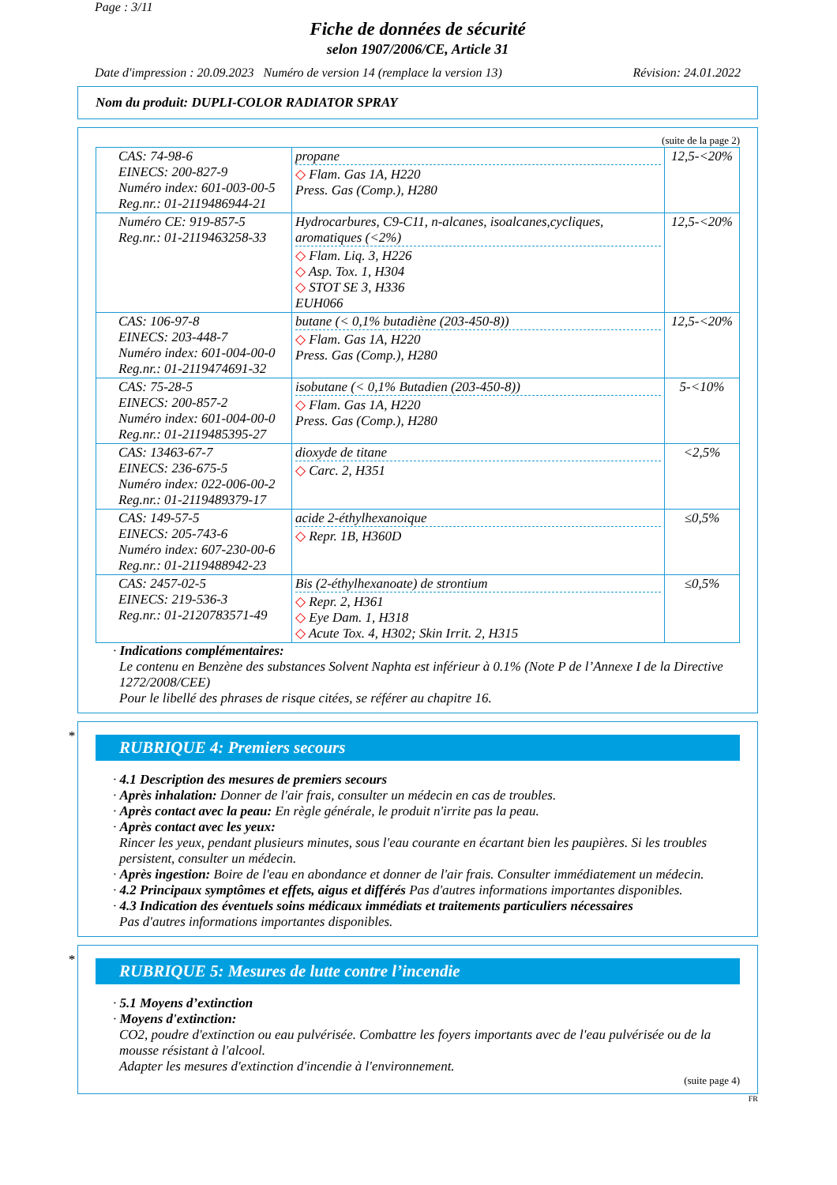Page : 3/11
Fiche de données de sécurité
selon 1907/2006/CE, Article 31
Date d'impression : 20.09.2023 Numéro de version 14 (remplace la version 13) Révision: 24.01.2022
Nom du produit: DUPLI-COLOR RADIATOR SPRAY
(suite de la page 2)
| CAS: 74-98-6 EINECS: 200-827-9 Numéro index: 601-003-00-5 Reg.nr.: 01-2119486944-21 | propane ◇ Flam. Gas 1A, H220 Press. Gas (Comp.), H280 | 12,5-<20% |
| Numéro CE: 919-857-5 Reg.nr.: 01-2119463258-33 | Hydrocarbures, C9-C11, n-alcanes, isoalcanes,cycliques, aromatiques (<2%) ◇ Flam. Liq. 3, H226 ◇ Asp. Tox. 1, H304 ◇ STOT SE 3, H336 EUH066 | 12,5-<20% |
| CAS: 106-97-8 EINECS: 203-448-7 Numéro index: 601-004-00-0 Reg.nr.: 01-2119474691-32 | butane (< 0,1% butadiène (203-450-8)) ◇ Flam. Gas 1A, H220 Press. Gas (Comp.), H280 | 12,5-<20% |
| CAS: 75-28-5 EINECS: 200-857-2 Numéro index: 601-004-00-0 Reg.nr.: 01-2119485395-27 | isobutane (< 0,1% Butadien (203-450-8)) ◇ Flam. Gas 1A, H220 Press. Gas (Comp.), H280 | 5-<10% |
| CAS: 13463-67-7 EINECS: 236-675-5 Numéro index: 022-006-00-2 Reg.nr.: 01-2119489379-17 | dioxyde de titane ◇ Carc. 2, H351 | <2,5% |
| CAS: 149-57-5 EINECS: 205-743-6 Numéro index: 607-230-00-6 Reg.nr.: 01-2119488942-23 | acide 2-éthylhexanoique ◇ Repr. 1B, H360D | ≤0,5% |
| CAS: 2457-02-5 EINECS: 219-536-3 Reg.nr.: 01-2120783571-49 | Bis (2-éthylhexanoate) de strontium ◇ Repr. 2, H361 ◇ Eye Dam. 1, H318 ◇ Acute Tox. 4, H302; Skin Irrit. 2, H315 | ≤0,5% |
· Indications complémentaires:
Le contenu en Benzène des substances Solvent Naphta est inférieur à 0.1% (Note P de l’Annexe I de la Directive 1272/2008/CEE)
Pour le libellé des phrases de risque citées, se référer au chapitre 16.
*
RUBRIQUE 4: Premiers secours
· 4.1 Description des mesures de premiers secours
· Après inhalation: Donner de l'air frais, consulter un médecin en cas de troubles.
· Après contact avec la peau: En règle générale, le produit n'irrite pas la peau.
· Après contact avec les yeux:
Rincer les yeux, pendant plusieurs minutes, sous l'eau courante en écartant bien les paupières. Si les troubles persistent, consulter un médecin.
· Après ingestion: Boire de l'eau en abondance et donner de l'air frais. Consulter immédiatement un médecin.
· 4.2 Principaux symptômes et effets, aigus et différés Pas d'autres informations importantes disponibles.
· 4.3 Indication des éventuels soins médicaux immédiats et traitements particuliers nécessaires
Pas d'autres informations importantes disponibles.
*
RUBRIQUE 5: Mesures de lutte contre l’incendie
· 5.1 Moyens d’extinction
· Moyens d'extinction:
CO2, poudre d'extinction ou eau pulvérisée. Combattre les foyers importants avec de l'eau pulvérisée ou de la mousse résistant à l'alcool.
Adapter les mesures d'extinction d'incendie à l'environnement.
(suite page 4)
FR